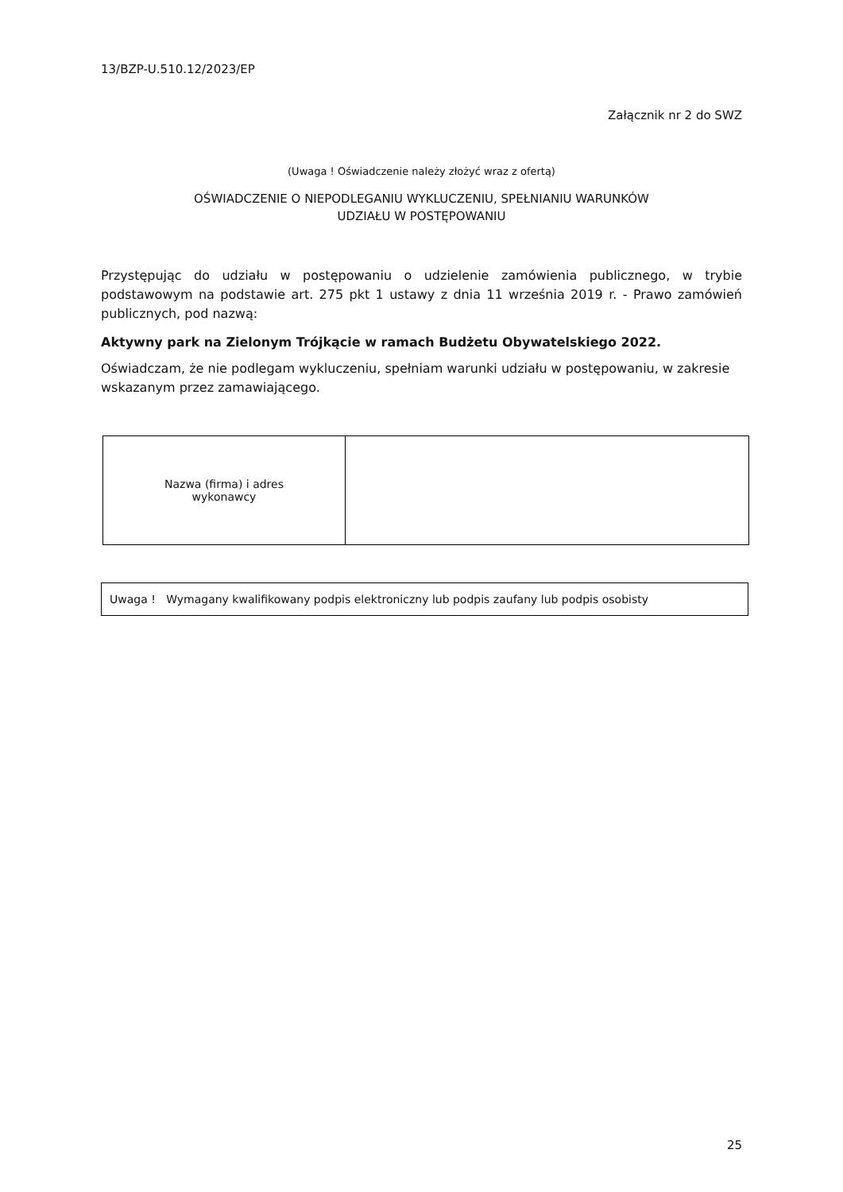13/BZP-U.510.12/2023/EP
Załącznik nr 2 do SWZ
(Uwaga ! Oświadczenie należy złożyć wraz z ofertą)
OŚWIADCZENIE O NIEPODLEGANIU WYKLUCZENIU, SPEŁNIANIU WARUNKÓW
UDZIAŁU W POSTĘPOWANIU
Przystępując do udziału w postępowaniu o udzielenie zamówienia publicznego, w trybie podstawowym na podstawie art. 275 pkt 1 ustawy z dnia 11 września 2019 r. - Prawo zamówień publicznych, pod nazwą:
Aktywny park na Zielonym Trójkącie w ramach Budżetu Obywatelskiego 2022.
Oświadczam, że nie podlegam wykluczeniu, spełniam warunki udziału w postępowaniu, w zakresie wskazanym przez zamawiającego.
| Nazwa (firma) i adres wykonawcy | |
Uwaga ! Wymagany kwalifikowany podpis elektroniczny lub podpis zaufany lub podpis osobisty
25